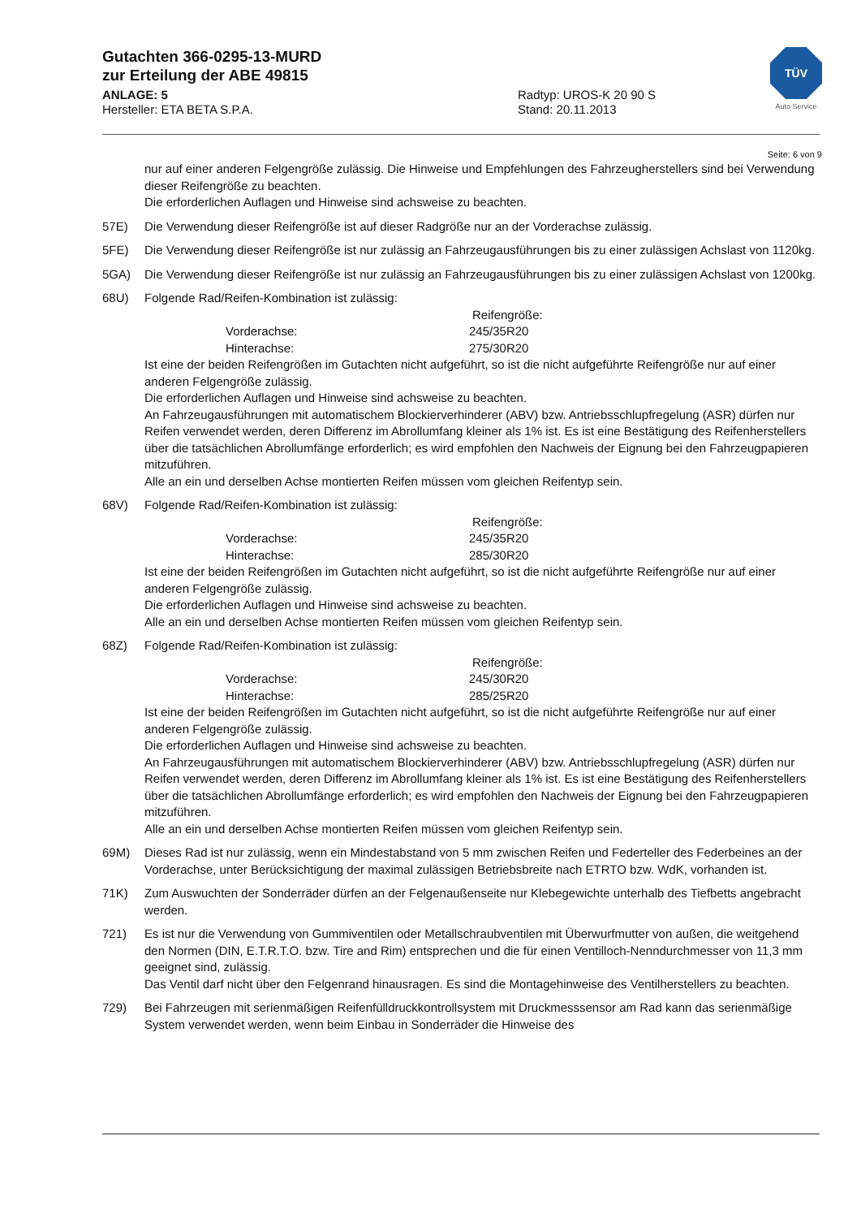Gutachten 366-0295-13-MURD
zur Erteilung der ABE 49815
ANLAGE: 5 Radtyp: UROS-K 20 90 S
Hersteller: ETA BETA S.P.A. Stand: 20.11.2013
TÜV
Auto Service
Seite: 6 von 9
nur auf einer anderen Felgengröße zulässig. Die Hinweise und Empfehlungen des Fahrzeugherstellers sind bei Verwendung dieser Reifengröße zu beachten.
Die erforderlichen Auflagen und Hinweise sind achsweise zu beachten.
57E) Die Verwendung dieser Reifengröße ist auf dieser Radgröße nur an der Vorderachse zulässig.
5FE) Die Verwendung dieser Reifengröße ist nur zulässig an Fahrzeugausführungen bis zu einer zulässigen Achslast von 1120kg.
5GA) Die Verwendung dieser Reifengröße ist nur zulässig an Fahrzeugausführungen bis zu einer zulässigen Achslast von 1200kg.
68U) Folgende Rad/Reifen-Kombination ist zulässig:
Reifengröße:
Vorderachse: 245/35R20
Hinterachse: 275/30R20
Ist eine der beiden Reifengrößen im Gutachten nicht aufgeführt, so ist die nicht aufgeführte Reifengröße nur auf einer anderen Felgengröße zulässig.
Die erforderlichen Auflagen und Hinweise sind achsweise zu beachten.
An Fahrzeugausführungen mit automatischem Blockierverhinderer (ABV) bzw. Antriebsschlupfregelung (ASR) dürfen nur Reifen verwendet werden, deren Differenz im Abrollumfang kleiner als 1% ist. Es ist eine Bestätigung des Reifenherstellers über die tatsächlichen Abrollumfänge erforderlich; es wird empfohlen den Nachweis der Eignung bei den Fahrzeugpapieren mitzuführen.
Alle an ein und derselben Achse montierten Reifen müssen vom gleichen Reifentyp sein.
68V) Folgende Rad/Reifen-Kombination ist zulässig:
Reifengröße:
Vorderachse: 245/35R20
Hinterachse: 285/30R20
Ist eine der beiden Reifengrößen im Gutachten nicht aufgeführt, so ist die nicht aufgeführte Reifengröße nur auf einer anderen Felgengröße zulässig.
Die erforderlichen Auflagen und Hinweise sind achsweise zu beachten.
Alle an ein und derselben Achse montierten Reifen müssen vom gleichen Reifentyp sein.
68Z) Folgende Rad/Reifen-Kombination ist zulässig:
Reifengröße:
Vorderachse: 245/30R20
Hinterachse: 285/25R20
Ist eine der beiden Reifengrößen im Gutachten nicht aufgeführt, so ist die nicht aufgeführte Reifengröße nur auf einer anderen Felgengröße zulässig.
Die erforderlichen Auflagen und Hinweise sind achsweise zu beachten.
An Fahrzeugausführungen mit automatischem Blockierverhinderer (ABV) bzw. Antriebsschlupfregelung (ASR) dürfen nur Reifen verwendet werden, deren Differenz im Abrollumfang kleiner als 1% ist. Es ist eine Bestätigung des Reifenherstellers über die tatsächlichen Abrollumfänge erforderlich; es wird empfohlen den Nachweis der Eignung bei den Fahrzeugpapieren mitzuführen.
Alle an ein und derselben Achse montierten Reifen müssen vom gleichen Reifentyp sein.
69M) Dieses Rad ist nur zulässig, wenn ein Mindestabstand von 5 mm zwischen Reifen und Federteller des Federbeines an der Vorderachse, unter Berücksichtigung der maximal zulässigen Betriebsbreite nach ETRTO bzw. WdK, vorhanden ist.
71K) Zum Auswuchten der Sonderräder dürfen an der Felgenaußenseite nur Klebegewichte unterhalb des Tiefbetts angebracht werden.
721) Es ist nur die Verwendung von Gummiventilen oder Metallschraubventilen mit Überwurfmutter von außen, die weitgehend den Normen (DIN, E.T.R.T.O. bzw. Tire and Rim) entsprechen und die für einen Ventilloch-Nenndurchmesser von 11,3 mm geeignet sind, zulässig.
Das Ventil darf nicht über den Felgenrand hinausragen. Es sind die Montagehinweise des Ventilherstellers zu beachten.
729) Bei Fahrzeugen mit serienmäßigen Reifenfülldruckkontrollsystem mit Druckmesssensor am Rad kann das serienmäßige System verwendet werden, wenn beim Einbau in Sonderräder die Hinweise des